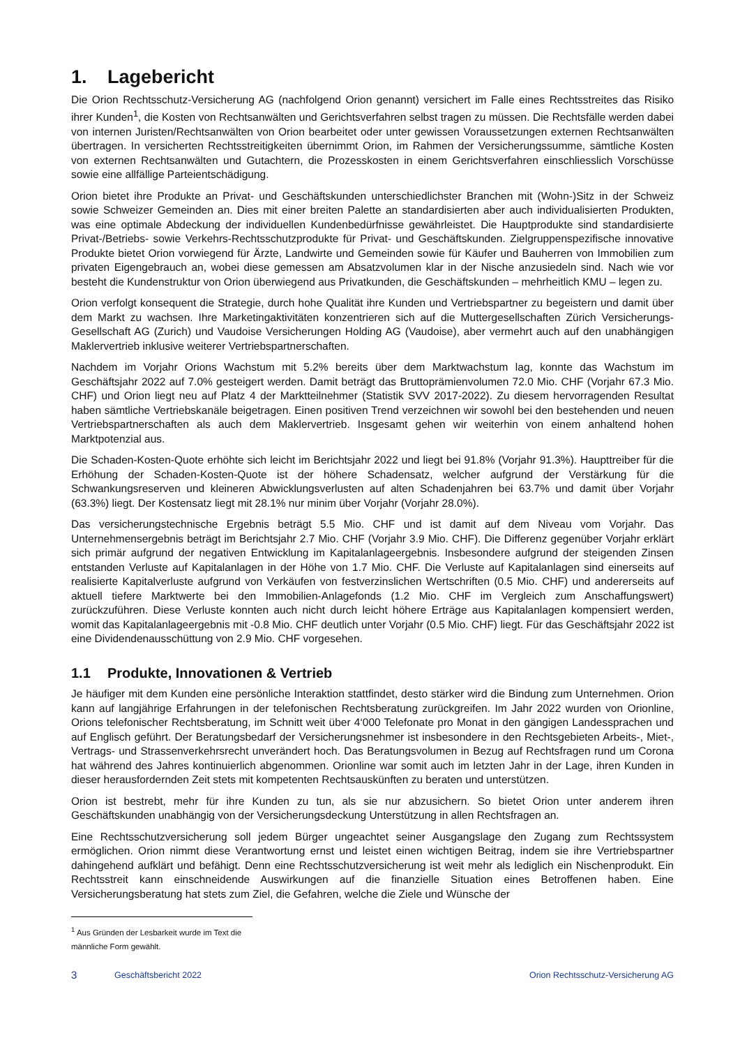1. Lagebericht
Die Orion Rechtsschutz-Versicherung AG (nachfolgend Orion genannt) versichert im Falle eines Rechtsstreites das Risiko ihrer Kunden<sup>1</sup>, die Kosten von Rechtsanwälten und Gerichtsverfahren selbst tragen zu müssen. Die Rechtsfälle werden dabei von internen Juristen/Rechtsanwälten von Orion bearbeitet oder unter gewissen Voraussetzungen externen Rechtsanwälten übertragen. In versicherten Rechtsstreitigkeiten übernimmt Orion, im Rahmen der Versicherungssumme, sämtliche Kosten von externen Rechtsanwälten und Gutachtern, die Prozesskosten in einem Gerichtsverfahren einschliesslich Vorschüsse sowie eine allfällige Parteientschädigung.
Orion bietet ihre Produkte an Privat- und Geschäftskunden unterschiedlichster Branchen mit (Wohn-)Sitz in der Schweiz sowie Schweizer Gemeinden an. Dies mit einer breiten Palette an standardisierten aber auch individualisierten Produkten, was eine optimale Abdeckung der individuellen Kundenbedürfnisse gewährleistet. Die Hauptprodukte sind standardisierte Privat-/Betriebs- sowie Verkehrs-Rechtsschutzprodukte für Privat- und Geschäftskunden. Zielgruppenspezifische innovative Produkte bietet Orion vorwiegend für Ärzte, Landwirte und Gemeinden sowie für Käufer und Bauherren von Immobilien zum privaten Eigengebrauch an, wobei diese gemessen am Absatzvolumen klar in der Nische anzusiedeln sind. Nach wie vor besteht die Kundenstruktur von Orion überwiegend aus Privatkunden, die Geschäftskunden – mehrheitlich KMU – legen zu.
Orion verfolgt konsequent die Strategie, durch hohe Qualität ihre Kunden und Vertriebspartner zu begeistern und damit über dem Markt zu wachsen. Ihre Marketingaktivitäten konzentrieren sich auf die Muttergesellschaften Zürich Versicherungs-Gesellschaft AG (Zurich) und Vaudoise Versicherungen Holding AG (Vaudoise), aber vermehrt auch auf den unabhängigen Maklervertrieb inklusive weiterer Vertriebspartnerschaften.
Nachdem im Vorjahr Orions Wachstum mit 5.2% bereits über dem Marktwachstum lag, konnte das Wachstum im Geschäftsjahr 2022 auf 7.0% gesteigert werden. Damit beträgt das Bruttoprämienvolumen 72.0 Mio. CHF (Vorjahr 67.3 Mio. CHF) und Orion liegt neu auf Platz 4 der Marktteilnehmer (Statistik SVV 2017-2022). Zu diesem hervorragenden Resultat haben sämtliche Vertriebskanäle beigetragen. Einen positiven Trend verzeichnen wir sowohl bei den bestehenden und neuen Vertriebspartnerschaften als auch dem Maklervertrieb. Insgesamt gehen wir weiterhin von einem anhaltend hohen Marktpotenzial aus.
Die Schaden-Kosten-Quote erhöhte sich leicht im Berichtsjahr 2022 und liegt bei 91.8% (Vorjahr 91.3%). Haupttreiber für die Erhöhung der Schaden-Kosten-Quote ist der höhere Schadensatz, welcher aufgrund der Verstärkung für die Schwankungsreserven und kleineren Abwicklungsverlusten auf alten Schadenjahren bei 63.7% und damit über Vorjahr (63.3%) liegt. Der Kostensatz liegt mit 28.1% nur minim über Vorjahr (Vorjahr 28.0%).
Das versicherungstechnische Ergebnis beträgt 5.5 Mio. CHF und ist damit auf dem Niveau vom Vorjahr. Das Unternehmensergebnis beträgt im Berichtsjahr 2.7 Mio. CHF (Vorjahr 3.9 Mio. CHF). Die Differenz gegenüber Vorjahr erklärt sich primär aufgrund der negativen Entwicklung im Kapitalanlageergebnis. Insbesondere aufgrund der steigenden Zinsen entstanden Verluste auf Kapitalanlagen in der Höhe von 1.7 Mio. CHF. Die Verluste auf Kapitalanlagen sind einerseits auf realisierte Kapitalverluste aufgrund von Verkäufen von festverzinslichen Wertschriften (0.5 Mio. CHF) und andererseits auf aktuell tiefere Marktwerte bei den Immobilien-Anlagefonds (1.2 Mio. CHF im Vergleich zum Anschaffungswert) zurückzuführen. Diese Verluste konnten auch nicht durch leicht höhere Erträge aus Kapitalanlagen kompensiert werden, womit das Kapitalanlageergebnis mit -0.8 Mio. CHF deutlich unter Vorjahr (0.5 Mio. CHF) liegt. Für das Geschäftsjahr 2022 ist eine Dividendenausschüttung von 2.9 Mio. CHF vorgesehen.
1.1 Produkte, Innovationen & Vertrieb
Je häufiger mit dem Kunden eine persönliche Interaktion stattfindet, desto stärker wird die Bindung zum Unternehmen. Orion kann auf langjährige Erfahrungen in der telefonischen Rechtsberatung zurückgreifen. Im Jahr 2022 wurden von Orionline, Orions telefonischer Rechtsberatung, im Schnitt weit über 4‘000 Telefonate pro Monat in den gängigen Landessprachen und auf Englisch geführt. Der Beratungsbedarf der Versicherungsnehmer ist insbesondere in den Rechtsgebieten Arbeits-, Miet-, Vertrags- und Strassenverkehrsrecht unverändert hoch. Das Beratungsvolumen in Bezug auf Rechtsfragen rund um Corona hat während des Jahres kontinuierlich abgenommen. Orionline war somit auch im letzten Jahr in der Lage, ihren Kunden in dieser herausfordernden Zeit stets mit kompetenten Rechtsauskünften zu beraten und unterstützen.
Orion ist bestrebt, mehr für ihre Kunden zu tun, als sie nur abzusichern. So bietet Orion unter anderem ihren Geschäftskunden unabhängig von der Versicherungsdeckung Unterstützung in allen Rechtsfragen an.
Eine Rechtsschutzversicherung soll jedem Bürger ungeachtet seiner Ausgangslage den Zugang zum Rechtssystem ermöglichen. Orion nimmt diese Verantwortung ernst und leistet einen wichtigen Beitrag, indem sie ihre Vertriebspartner dahingehend aufklärt und befähigt. Denn eine Rechtsschutzversicherung ist weit mehr als lediglich ein Nischenprodukt. Ein Rechtsstreit kann einschneidende Auswirkungen auf die finanzielle Situation eines Betroffenen haben. Eine Versicherungsberatung hat stets zum Ziel, die Gefahren, welche die Ziele und Wünsche der
<sup>1</sup> Aus Gründen der Lesbarkeit wurde im Text die männliche Form gewählt.
3 Geschäftsbericht 2022 Orion Rechtsschutz-Versicherung AG